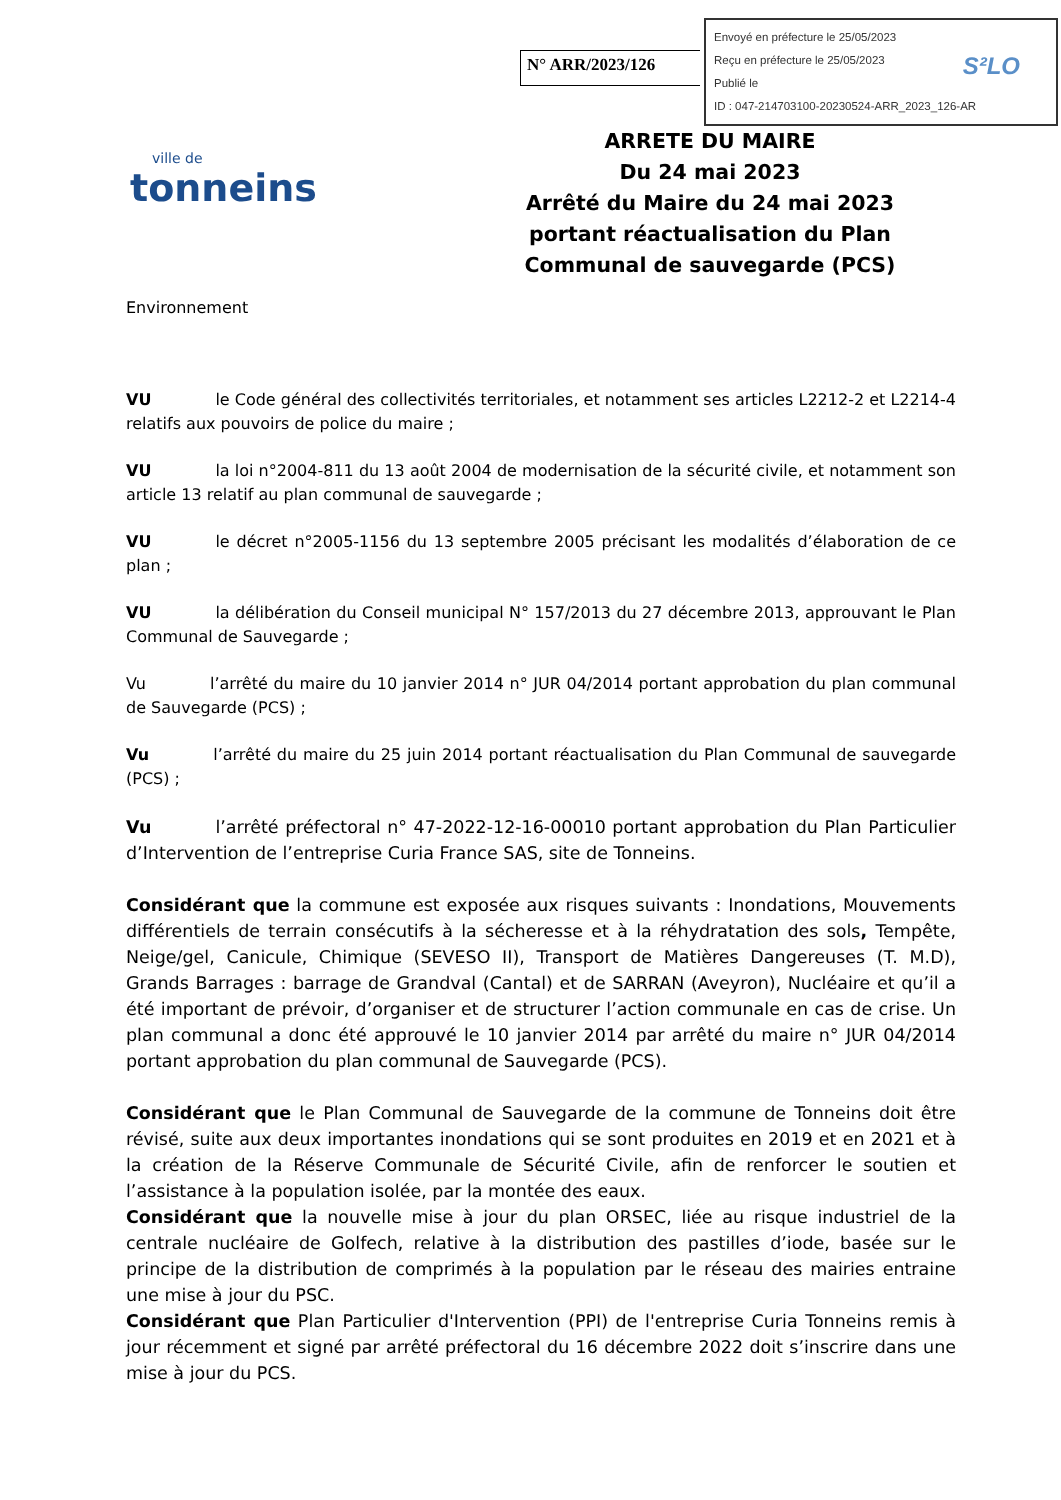N° ARR/2023/126
Envoyé en préfecture le 25/05/2023
Reçu en préfecture le 25/05/2023
Publié le
ID : 047-214703100-20230524-ARR_2023_126-AR
S²LO
ville de
tonneins
ARRETE DU MAIRE
Du 24 mai 2023
Arrêté du Maire du 24 mai 2023 portant réactualisation du Plan Communal de sauvegarde (PCS)
Environnement
VU le Code général des collectivités territoriales, et notamment ses articles L2212-2 et L2214-4 relatifs aux pouvoirs de police du maire ;
VU la loi n°2004-811 du 13 août 2004 de modernisation de la sécurité civile, et notamment son article 13 relatif au plan communal de sauvegarde ;
VU le décret n°2005-1156 du 13 septembre 2005 précisant les modalités d’élaboration de ce plan ;
VU la délibération du Conseil municipal N° 157/2013 du 27 décembre 2013, approuvant le Plan Communal de Sauvegarde ;
Vu l’arrêté du maire du 10 janvier 2014 n° JUR 04/2014 portant approbation du plan communal de Sauvegarde (PCS) ;
Vu l’arrêté du maire du 25 juin 2014 portant réactualisation du Plan Communal de sauvegarde (PCS) ;
Vu l’arrêté préfectoral n° 47-2022-12-16-00010 portant approbation du Plan Particulier d’Intervention de l’entreprise Curia France SAS, site de Tonneins.
Considérant que la commune est exposée aux risques suivants : Inondations, Mouvements différentiels de terrain consécutifs à la sécheresse et à la réhydratation des sols, Tempête, Neige/gel, Canicule, Chimique (SEVESO II), Transport de Matières Dangereuses (T. M.D), Grands Barrages : barrage de Grandval (Cantal) et de SARRAN (Aveyron), Nucléaire et qu’il a été important de prévoir, d’organiser et de structurer l’action communale en cas de crise. Un plan communal a donc été approuvé le 10 janvier 2014 par arrêté du maire n° JUR 04/2014 portant approbation du plan communal de Sauvegarde (PCS).
Considérant que le Plan Communal de Sauvegarde de la commune de Tonneins doit être révisé, suite aux deux importantes inondations qui se sont produites en 2019 et en 2021 et à la création de la Réserve Communale de Sécurité Civile, afin de renforcer le soutien et l’assistance à la population isolée, par la montée des eaux.
Considérant que la nouvelle mise à jour du plan ORSEC, liée au risque industriel de la centrale nucléaire de Golfech, relative à la distribution des pastilles d’iode, basée sur le principe de la distribution de comprimés à la population par le réseau des mairies entraine une mise à jour du PSC.
Considérant que Plan Particulier d'Intervention (PPI) de l'entreprise Curia Tonneins remis à jour récemment et signé par arrêté préfectoral du 16 décembre 2022 doit s’inscrire dans une mise à jour du PCS.